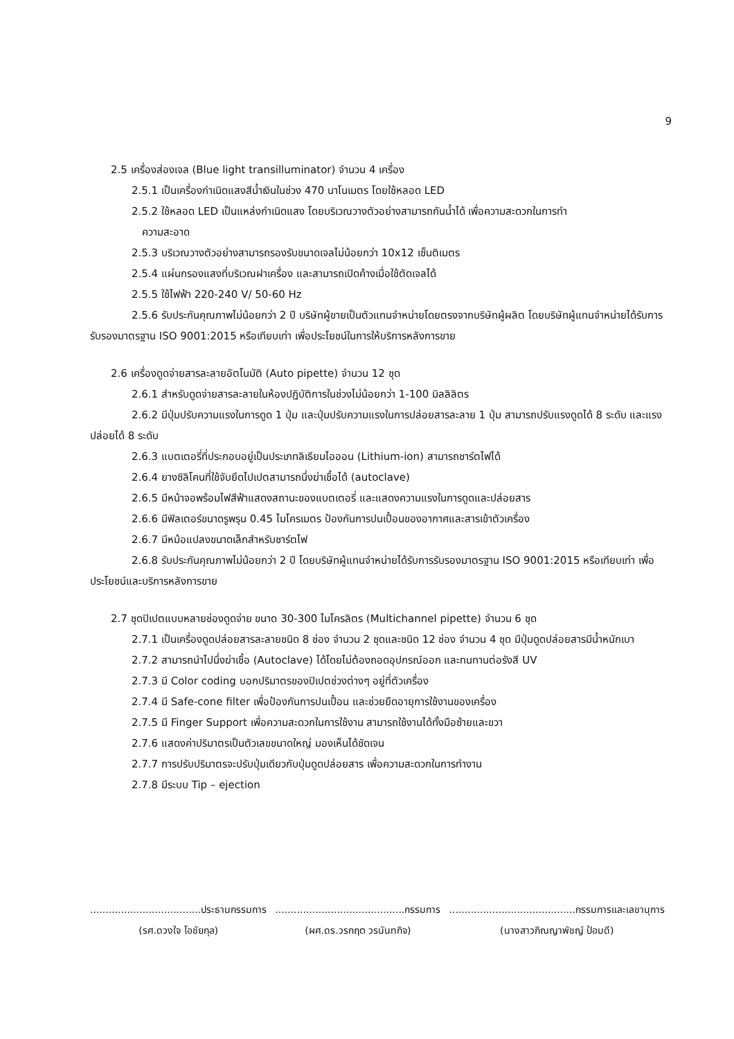9
2.5 เครื่องส่องเจล (Blue light transilluminator) จำนวน 4 เครื่อง
2.5.1 เป็นเครื่องกำเนิดแสงสีน้ำเงินในช่วง 470 นาโนเมตร โดยใช้หลอด LED
2.5.2 ใช้หลอด LED เป็นแหล่งกำเนิดแสง โดยบริเวณวางตัวอย่างสามารถกันน้ำได้ เพื่อความสะดวกในการทำ
ความสะอาด
2.5.3 บริเวณวางตัวอย่างสามารถรองรับขนาดเจลไม่น้อยกว่า 10x12 เซ็นติเมตร
2.5.4 แผ่นกรองแสงที่บริเวณฝาเครื่อง และสามารถเปิดค้างเมื่อใช้ตัดเจลได้
2.5.5 ใช้ไฟฟ้า 220-240 V/ 50-60 Hz
2.5.6 รับประกันคุณภาพไม่น้อยกว่า 2 ปี บริษัทผู้ขายเป็นตัวแทนจำหน่ายโดยตรงจากบริษัทผู้ผลิต โดยบริษัทผู้แทนจำหน่ายได้รับการรับรองมาตรฐาน ISO 9001:2015 หรือเทียบเท่า เพื่อประโยชน์ในการให้บริการหลังการขาย
2.6 เครื่องดูดจ่ายสารละลายอัตโนมัติ (Auto pipette) จำนวน 12 ชุด
2.6.1 สำหรับดูดจ่ายสารละลายในห้องปฏิบัติการในช่วงไม่น้อยกว่า 1-100 มิลลิลิตร
2.6.2 มีปุ่มปรับความแรงในการดูด 1 ปุ่ม และปุ่มปรับความแรงในการปล่อยสารละลาย 1 ปุ่ม สามารถปรับแรงดูดได้ 8 ระดับ และแรงปล่อยได้ 8 ระดับ
2.6.3 แบตเตอรี่ที่ประกอบอยู่เป็นประเภทลิเธียมไอออน (Lithium-ion) สามารถชาร์ตไฟได้
2.6.4 ยางซิลิโคนที่ใช้จับยึดไปเปตสามารถนึ่งฆ่าเชื้อได้ (autoclave)
2.6.5 มีหน้าจอพร้อมไฟสีฟ้าแสดงสถานะของแบตเตอรี่ และแสดงความแรงในการดูดและปล่อยสาร
2.6.6 มีฟิลเตอร์ขนาดรูพรุน 0.45 ไมโครเมตร ป้องกันการปนเปื้อนของอากาศและสารเข้าตัวเครื่อง
2.6.7 มีหม้อแปลงขนาดเล็กสำหรับชาร์ตไฟ
2.6.8 รับประกันคุณภาพไม่น้อยกว่า 2 ปี โดยบริษัทผู้แทนจำหน่ายได้รับการรับรองมาตรฐาน ISO 9001:2015 หรือเทียบเท่า เพื่อประโยชน์และบริการหลังการขาย
2.7 ชุดปิเปตแบบหลายช่องดูดจ่าย ขนาด 30-300 ไมโครลิตร (Multichannel pipette) จำนวน 6 ชุด
2.7.1 เป็นเครื่องดูดปล่อยสารละลายชนิด 8 ช่อง จำนวน 2 ชุดและชนิด 12 ช่อง จำนวน 4 ชุด มีปุ่มดูดปล่อยสารมีน้ำหนักเบา
2.7.2 สามารถนำไปนึ่งฆ่าเชื้อ (Autoclave) ได้โดยไม่ต้องถอดอุปกรณ์ออก และทนทานต่อรังสี UV
2.7.3 มี Color coding บอกปริมาตรของปิเปตช่วงต่างๆ อยู่ที่ตัวเครื่อง
2.7.4 มี Safe-cone filter เพื่อป้องกันการปนเปื้อน และช่วยยืดอายุการใช้งานของเครื่อง
2.7.5 มี Finger Support เพื่อความสะดวกในการใช้งาน สามารถใช้งานได้ทั้งมือซ้ายและขวา
2.7.6 แสดงค่าปริมาตรเป็นตัวเลขขนาดใหญ่ มองเห็นได้ชัดเจน
2.7.7 การปรับปริมาตรจะปรับปุ่มเดียวกับปุ่มดูดปล่อยสาร เพื่อความสะดวกในการทำงาน
2.7.8 มีระบบ Tip – ejection
....................................ประธานกรรมการ
(รศ.ดวงใจ โอชัยกุล)
..........................................กรรมการ
(ผศ.ดร.วรกฤต วรนันทกิจ)
.........................................กรรมการและเลขานุการ
(นางสาวภิณญาพัชญ์ ป้อมดี)